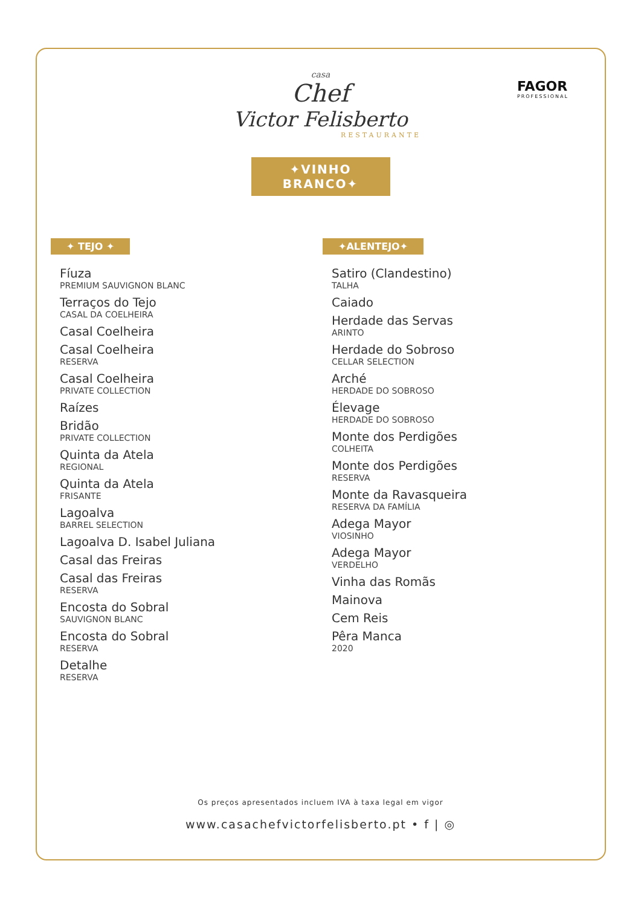casa
Chef
Victor Felisberto
RESTAURANTE
FAGOR
PROFESSIONAL
✦VINHO BRANCO✦
✦ TEJO ✦
Fíuza
PREMIUM SAUVIGNON BLANC
Terraços do Tejo
CASAL DA COELHEIRA
Casal Coelheira
Casal Coelheira
RESERVA
Casal Coelheira
PRIVATE COLLECTION
Raízes
Bridão
PRIVATE COLLECTION
Quinta da Atela
REGIONAL
Quinta da Atela
FRISANTE
Lagoalva
BARREL SELECTION
Lagoalva D. Isabel Juliana
Casal das Freiras
Casal das Freiras
RESERVA
Encosta do Sobral
SAUVIGNON BLANC
Encosta do Sobral
RESERVA
Detalhe
RESERVA
✦ALENTEJO✦
Satiro (Clandestino)
TALHA
Caiado
Herdade das Servas
ARINTO
Herdade do Sobroso
CELLAR SELECTION
Arché
HERDADE DO SOBROSO
Élevage
HERDADE DO SOBROSO
Monte dos Perdigões
COLHEITA
Monte dos Perdigões
RESERVA
Monte da Ravasqueira
RESERVA DA FAMÍLIA
Adega Mayor
VIOSINHO
Adega Mayor
VERDELHO
Vinha das Romãs
Mainova
Cem Reis
Pêra Manca
2020
Os preços apresentados incluem IVA à taxa legal em vigor
www.casachefvictorfelisberto.pt • f | ◎